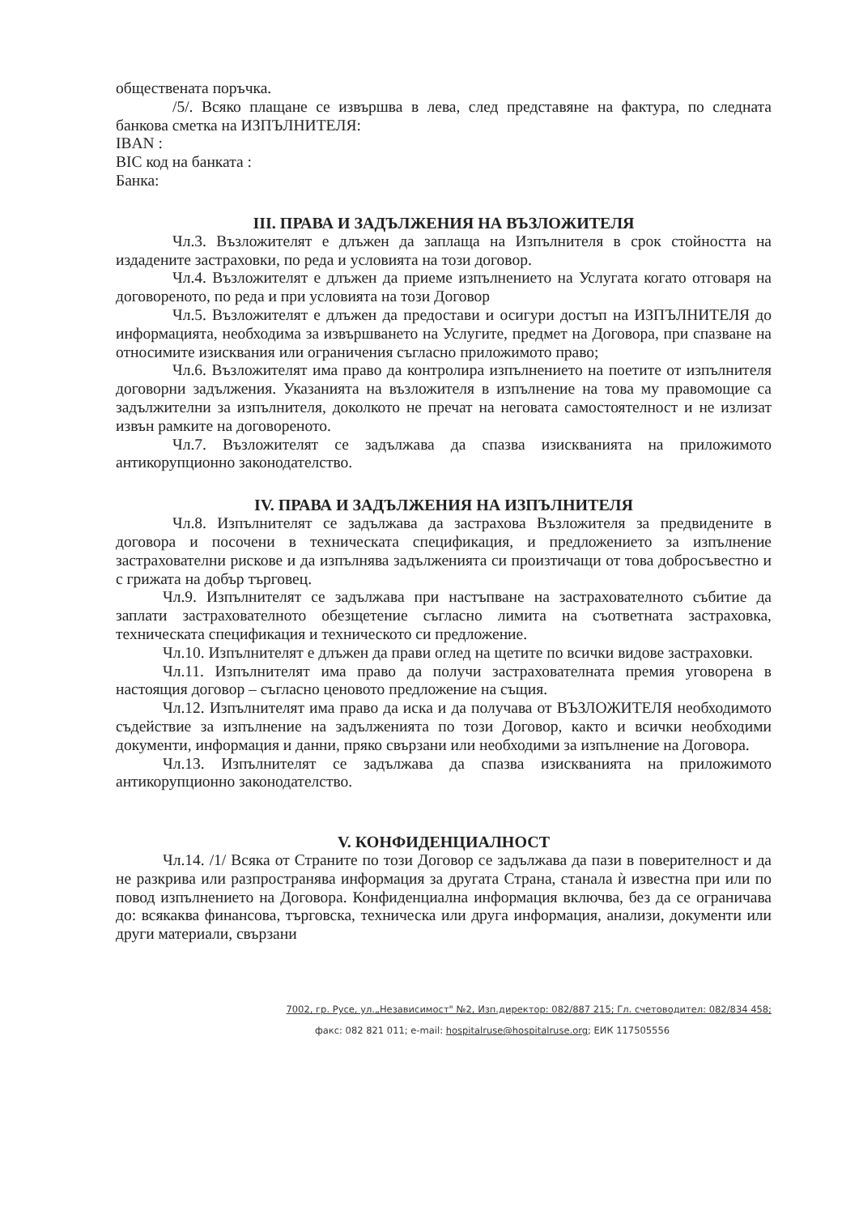обществената поръчка.
/5/. Всяко плащане се извършва в лева, след представяне на фактура, по следната банкова сметка на ИЗПЪЛНИТЕЛЯ:
IBAN :
BIC код на банката :
Банка:
III. ПРАВА И ЗАДЪЛЖЕНИЯ НА ВЪЗЛОЖИТЕЛЯ
Чл.3. Възложителят е длъжен да заплаща на Изпълнителя в срок стойността на издадените застраховки, по реда и условията на този договор.
Чл.4. Възложителят е длъжен да приеме изпълнението на Услугата когато отговаря на договореното, по реда и при условията на този Договор
Чл.5. Възложителят е длъжен да предостави и осигури достъп на ИЗПЪЛНИТЕЛЯ до информацията, необходима за извършването на Услугите, предмет на Договора, при спазване на относимите изисквания или ограничения съгласно приложимото право;
Чл.6. Възложителят има право да контролира изпълнението на поетите от изпълнителя договорни задължения. Указанията на възложителя в изпълнение на това му правомощие са задължителни за изпълнителя, доколкото не пречат на неговата самостоятелност и не излизат извън рамките на договореното.
Чл.7. Възложителят се задължава да спазва изискванията на приложимото антикорупционно законодателство.
IV. ПРАВА И ЗАДЪЛЖЕНИЯ НА ИЗПЪЛНИТЕЛЯ
Чл.8. Изпълнителят се задължава да застрахова Възложителя за предвидените в договора и посочени в техническата спецификация, и предложението за изпълнение застрахователни рискове и да изпълнява задълженията си произтичащи от това добросъвестно и с грижата на добър търговец.
Чл.9. Изпълнителят се задължава при настъпване на застрахователното събитие да заплати застрахователното обезщетение съгласно лимита на съответната застраховка, техническата спецификация и техническото си предложение.
Чл.10. Изпълнителят е длъжен да прави оглед на щетите по всички видове застраховки.
Чл.11. Изпълнителят има право да получи застрахователната премия уговорена в настоящия договор – съгласно ценовото предложение на същия.
Чл.12. Изпълнителят има право да иска и да получава от ВЪЗЛОЖИТЕЛЯ необходимото съдействие за изпълнение на задълженията по този Договор, както и всички необходими документи, информация и данни, пряко свързани или необходими за изпълнение на Договора.
Чл.13. Изпълнителят се задължава да спазва изискванията на приложимото антикорупционно законодателство.
V. КОНФИДЕНЦИАЛНОСТ
Чл.14. /1/ Всяка от Страните по този Договор се задължава да пази в поверителност и да не разкрива или разпространява информация за другата Страна, станала ѝ известна при или по повод изпълнението на Договора. Конфиденциална информация включва, без да се ограничава до: всякаква финансова, търговска, техническа или друга информация, анализи, документи или други материали, свързани
7002, гр. Русе, ул.„Независимост" №2, Изп.директор: 082/887 215; Гл. счетоводител: 082/834 458;
факс: 082 821 011; e-mail: hospitalruse@hospitalruse.org; ЕИК 117505556